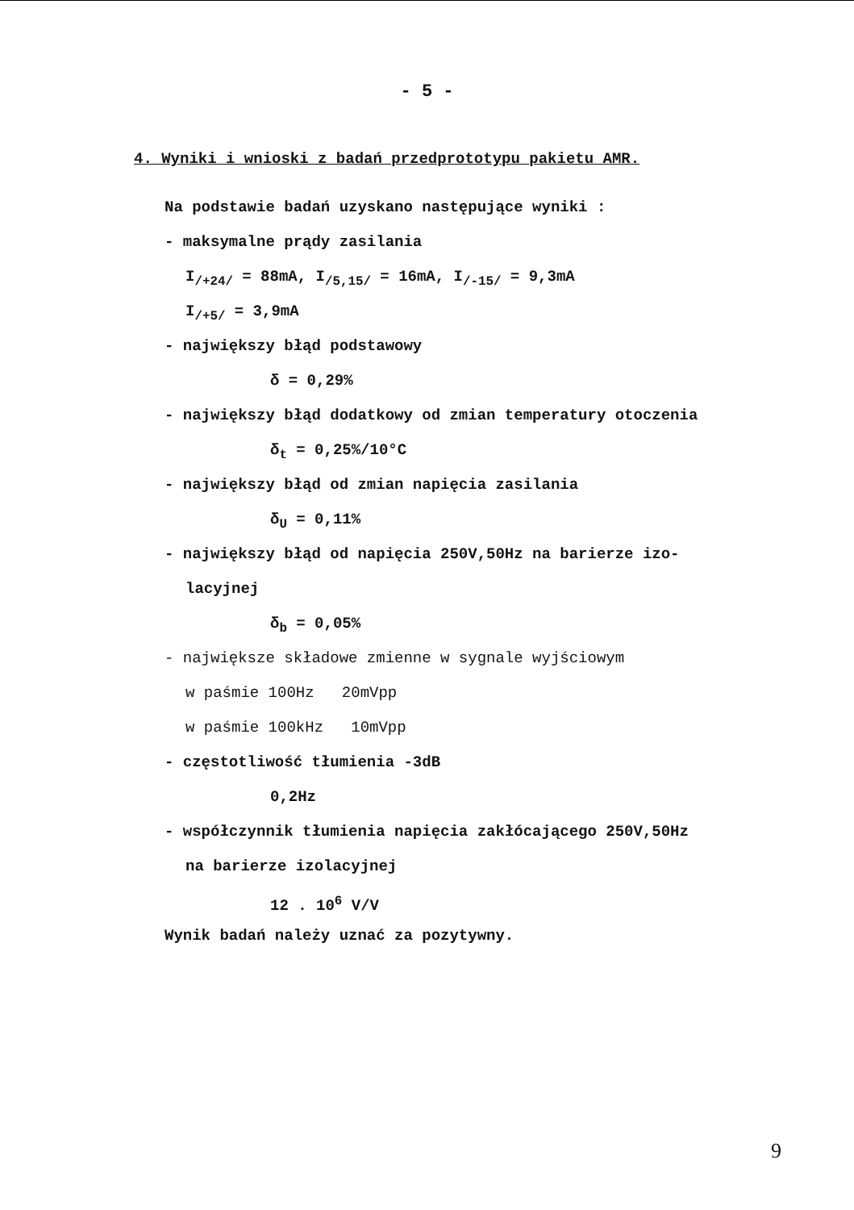- 5 -
4. Wyniki i wnioski z badań przedprototypu pakietu AMR.
Na podstawie badań uzyskano następujące wyniki :
- maksymalne prądy zasilania
I<sub>/+24/</sub> = 88mA, I<sub>/5,15/</sub> = 16mA, I<sub>/-15/</sub> = 9,3mA
I<sub>/+5/</sub> = 3,9mA
- największy błąd podstawowy
δ = 0,29%
- największy błąd dodatkowy od zmian temperatury otoczenia
δ<sub>t</sub> = 0,25%/10°C
- największy błąd od zmian napięcia zasilania
δ<sub>U</sub> = 0,11%
- największy błąd od napięcia 250V,50Hz na barierze izo-
lacyjnej
δ<sub>b</sub> = 0,05%
- największe składowe zmienne w sygnale wyjściowym
w paśmie 100Hz 20mVpp
w paśmie 100kHz 10mVpp
- częstotliwość tłumienia -3dB
0,2Hz
- współczynnik tłumienia napięcia zakłócającego 250V,50Hz
na barierze izolacyjnej
12 . 10<sup>6</sup> V/V
Wynik badań należy uznać za pozytywny.
9